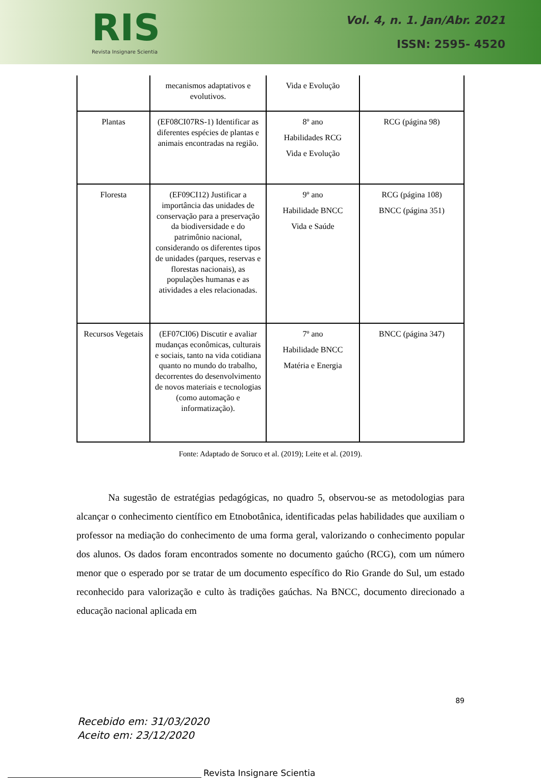RIS
Revista Insignare Scientia
Vol. 4, n. 1. Jan/Abr. 2021
ISSN: 2595- 4520
| | mecanismos adaptativos e evolutivos. | Vida e Evolução | |
| Plantas | (EF08CI07RS-1) Identificar as diferentes espécies de plantas e animais encontradas na região. | 8º ano Habilidades RCG Vida e Evolução | RCG (página 98) |
| Floresta | (EF09CI12) Justificar a importância das unidades de conservação para a preservação da biodiversidade e do patrimônio nacional, considerando os diferentes tipos de unidades (parques, reservas e florestas nacionais), as populações humanas e as atividades a eles relacionadas. | 9º ano Habilidade BNCC Vida e Saúde | RCG (página 108) BNCC (página 351) |
| Recursos Vegetais | (EF07CI06) Discutir e avaliar mudanças econômicas, culturais e sociais, tanto na vida cotidiana quanto no mundo do trabalho, decorrentes do desenvolvimento de novos materiais e tecnologias (como automação e informatização). | 7º ano Habilidade BNCC Matéria e Energia | BNCC (página 347) |
Fonte: Adaptado de Soruco et al. (2019); Leite et al. (2019).
Na sugestão de estratégias pedagógicas, no quadro 5, observou-se as metodologias para alcançar o conhecimento científico em Etnobotânica, identificadas pelas habilidades que auxiliam o professor na mediação do conhecimento de uma forma geral, valorizando o conhecimento popular dos alunos. Os dados foram encontrados somente no documento gaúcho (RCG), com um número menor que o esperado por se tratar de um documento específico do Rio Grande do Sul, um estado reconhecido para valorização e culto às tradições gaúchas. Na BNCC, documento direcionado a educação nacional aplicada em
89
Recebido em: 31/03/2020
Aceito em: 23/12/2020
Revista Insignare Scientia